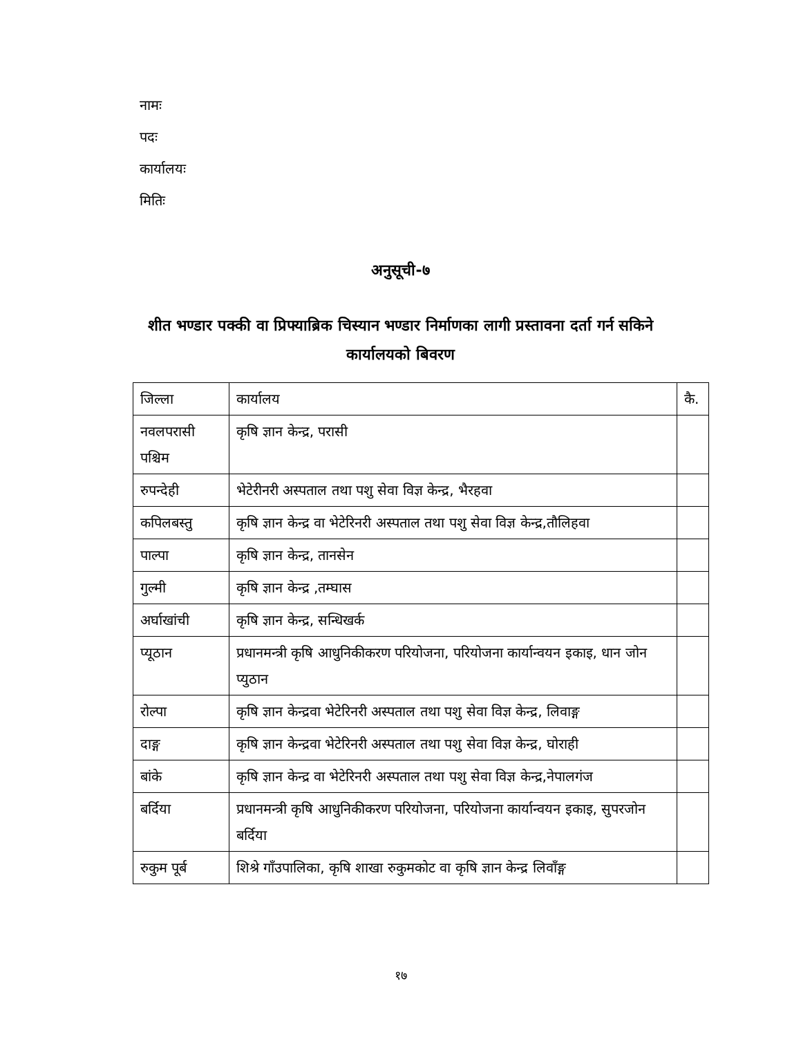नामः
पदः
कार्यालयः
मितिः
अनुसूची-७
शीत भण्डार पक्की वा प्रिफ्याब्रिक चिस्यान भण्डार निर्माणका लागी प्रस्तावना दर्ता गर्न सकिने
कार्यालयको बिवरण
| जिल्ला | कार्यालय | कै. |
| --- | --- | --- |
| नवलपरासी पश्चिम | कृषि ज्ञान केन्द्र, परासी | |
| रुपन्देही | भेटेरीनरी अस्पताल तथा पशु सेवा विज्ञ केन्द्र, भैरहवा | |
| कपिलबस्तु | कृषि ज्ञान केन्द्र वा भेटेरिनरी अस्पताल तथा पशु सेवा विज्ञ केन्द्र,तौलिहवा | |
| पाल्पा | कृषि ज्ञान केन्द्र, तानसेन | |
| गुल्मी | कृषि ज्ञान केन्द्र ,तम्घास | |
| अर्घाखांची | कृषि ज्ञान केन्द्र, सन्धिखर्क | |
| प्यूठान | प्रधानमन्त्री कृषि आधुनिकीकरण परियोजना, परियोजना कार्यान्वयन इकाइ, धान जोन प्युठान | |
| रोल्पा | कृषि ज्ञान केन्द्रवा भेटेरिनरी अस्पताल तथा पशु सेवा विज्ञ केन्द्र, लिवाङ्ग | |
| दाङ्ग | कृषि ज्ञान केन्द्रवा भेटेरिनरी अस्पताल तथा पशु सेवा विज्ञ केन्द्र, घोराही | |
| बांके | कृषि ज्ञान केन्द्र वा भेटेरिनरी अस्पताल तथा पशु सेवा विज्ञ केन्द्र,नेपालगंज | |
| बर्दिया | प्रधानमन्त्री कृषि आधुनिकीकरण परियोजना, परियोजना कार्यान्वयन इकाइ, सुपरजोन बर्दिया | |
| रुकुम पूर्ब | शिश्रे गाँउपालिका, कृषि शाखा रुकुमकोट वा कृषि ज्ञान केन्द्र लिवाँङ्ग | |
१७